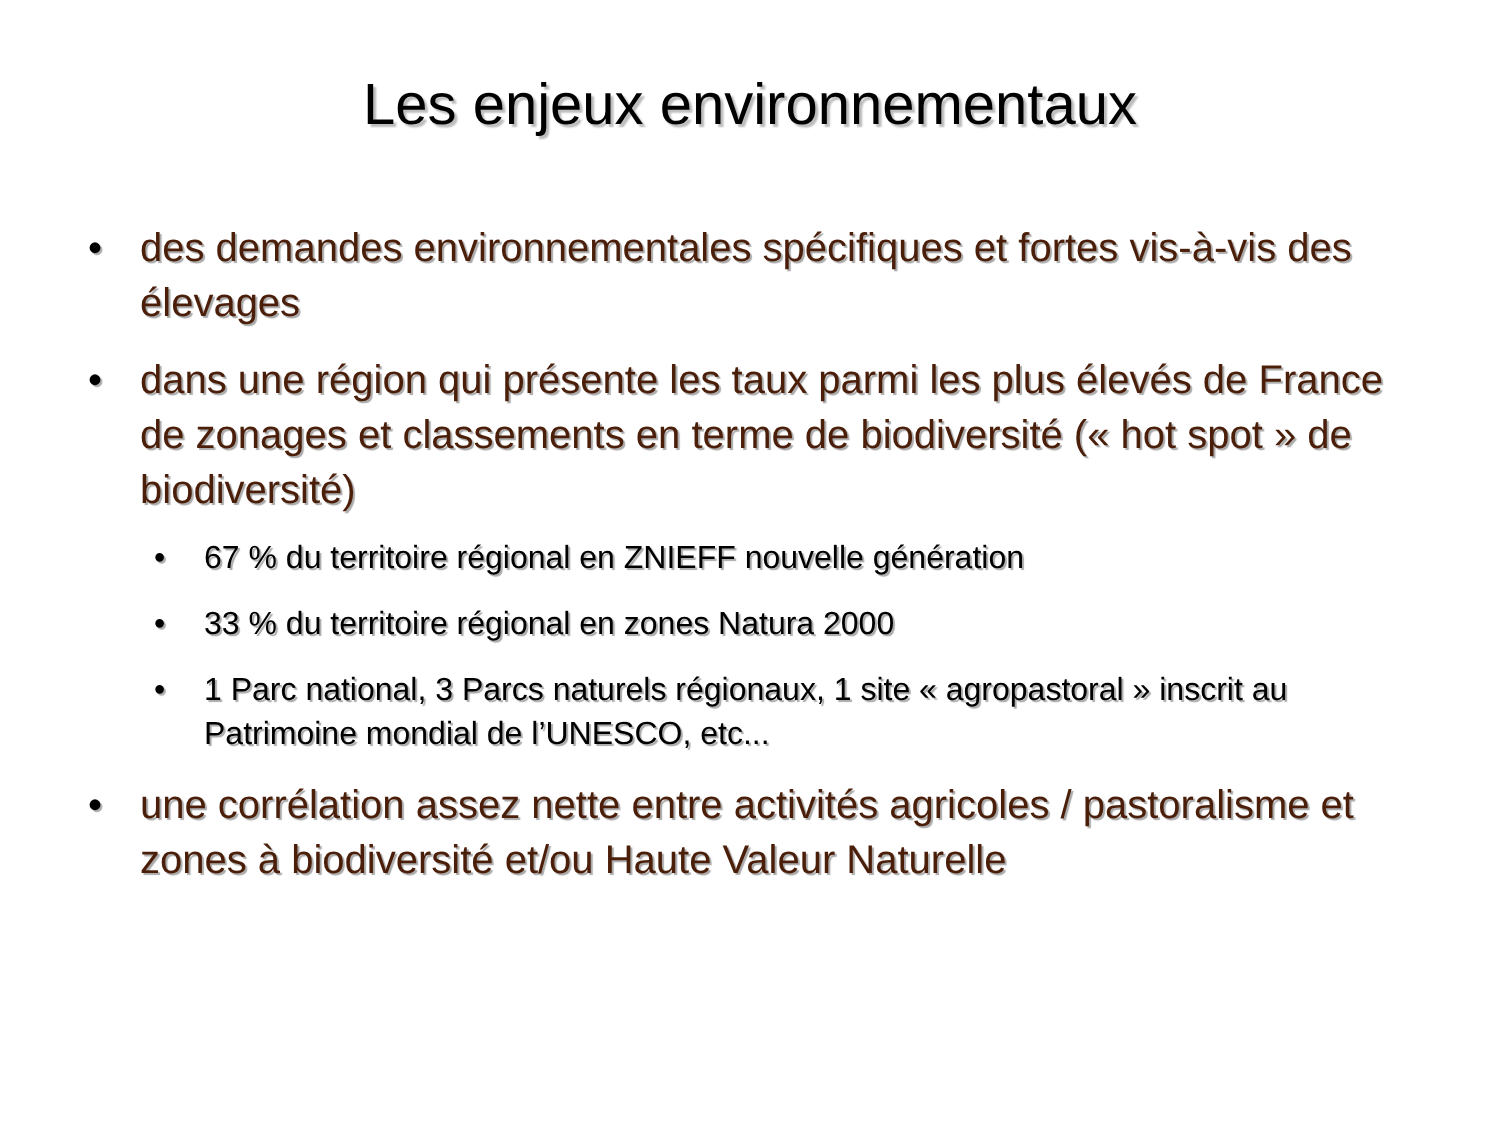Les enjeux environnementaux
• des demandes environnementales spécifiques et fortes vis-à-vis des élevages
• dans une région qui présente les taux parmi les plus élevés de France de zonages et classements en terme de biodiversité (« hot spot » de biodiversité)
• 67 % du territoire régional en ZNIEFF nouvelle génération
• 33 % du territoire régional en zones Natura 2000
• 1 Parc national, 3 Parcs naturels régionaux, 1 site « agropastoral » inscrit au Patrimoine mondial de l’UNESCO, etc...
• une corrélation assez nette entre activités agricoles / pastoralisme et zones à biodiversité et/ou Haute Valeur Naturelle